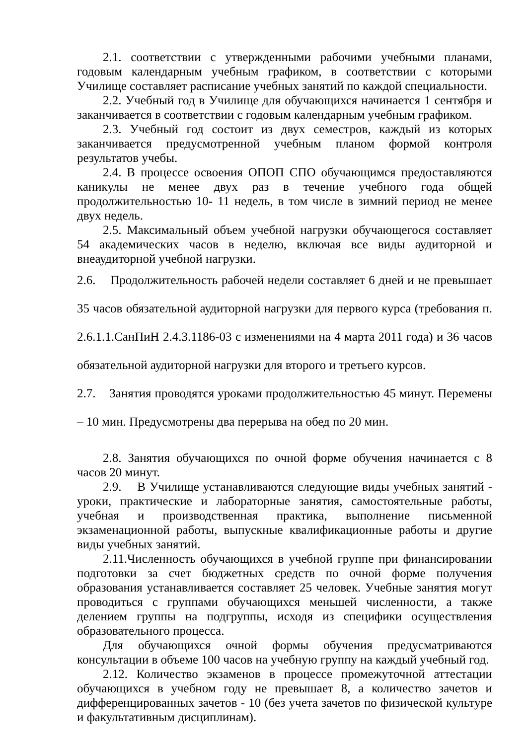2.1. соответствии с утвержденными рабочими учебными планами, годовым календарным учебным графиком, в соответствии с которыми Училище составляет расписание учебных занятий по каждой специальности.
2.2. Учебный год в Училище для обучающихся начинается 1 сентября и заканчивается в соответствии с годовым календарным учебным графиком.
2.3. Учебный год состоит из двух семестров, каждый из которых заканчивается предусмотренной учебным планом формой контроля результатов учебы.
2.4. В процессе освоения ОПОП СПО обучающимся предоставляются каникулы не менее двух раз в течение учебного года общей продолжительностью 10- 11 недель, в том числе в зимний период не менее двух недель.
2.5. Максимальный объем учебной нагрузки обучающегося составляет 54 академических часов в неделю, включая все виды аудиторной и внеаудиторной учебной нагрузки.
2.6. Продолжительность рабочей недели составляет 6 дней и не превышает 35 часов обязательной аудиторной нагрузки для первого курса (требования п. 2.6.1.1.СанПиН 2.4.3.1186-03 с изменениями на 4 марта 2011 года) и 36 часов обязательной аудиторной нагрузки для второго и третьего курсов.
2.7. Занятия проводятся уроками продолжительностью 45 минут. Перемены – 10 мин. Предусмотрены два перерыва на обед по 20 мин.
2.8. Занятия обучающихся по очной форме обучения начинается с 8 часов 20 минут.
2.9. В Училище устанавливаются следующие виды учебных занятий - уроки, практические и лабораторные занятия, самостоятельные работы, учебная и производственная практика, выполнение письменной экзаменационной работы, выпускные квалификационные работы и другие виды учебных занятий.
2.11.Численность обучающихся в учебной группе при финансировании подготовки за счет бюджетных средств по очной форме получения образования устанавливается составляет 25 человек. Учебные занятия могут проводиться с группами обучающихся меньшей численности, а также делением группы на подгруппы, исходя из специфики осуществления образовательного процесса.
Для обучающихся очной формы обучения предусматриваются консультации в объеме 100 часов на учебную группу на каждый учебный год.
2.12. Количество экзаменов в процессе промежуточной аттестации обучающихся в учебном году не превышает 8, а количество зачетов и дифференцированных зачетов - 10 (без учета зачетов по физической культуре и факультативным дисциплинам).